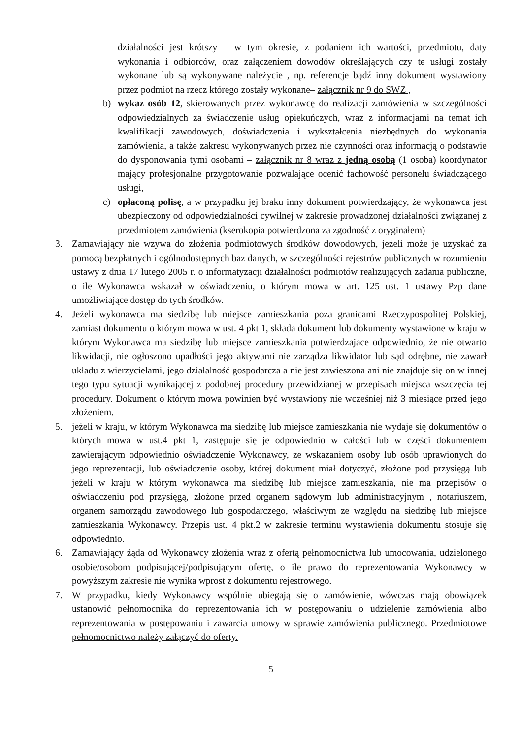działalności jest krótszy – w tym okresie, z podaniem ich wartości, przedmiotu, daty wykonania i odbiorców, oraz załączeniem dowodów określających czy te usługi zostały wykonane lub są wykonywane należycie , np. referencje bądź inny dokument wystawiony przez podmiot na rzecz którego zostały wykonane– załącznik nr 9 do SWZ ,
b) wykaz osób 12, skierowanych przez wykonawcę do realizacji zamówienia w szczególności odpowiedzialnych za świadczenie usług opiekuńczych, wraz z informacjami na temat ich kwalifikacji zawodowych, doświadczenia i wykształcenia niezbędnych do wykonania zamówienia, a także zakresu wykonywanych przez nie czynności oraz informacją o podstawie do dysponowania tymi osobami – załącznik nr 8 wraz z jedną osobą (1 osoba) koordynator mający profesjonalne przygotowanie pozwalające ocenić fachowość personelu świadczącego usługi,
c) opłaconą polisę, a w przypadku jej braku inny dokument potwierdzający, że wykonawca jest ubezpieczony od odpowiedzialności cywilnej w zakresie prowadzonej działalności związanej z przedmiotem zamówienia (kserokopia potwierdzona za zgodność z oryginałem)
3. Zamawiający nie wzywa do złożenia podmiotowych środków dowodowych, jeżeli może je uzyskać za pomocą bezpłatnych i ogólnodostępnych baz danych, w szczególności rejestrów publicznych w rozumieniu ustawy z dnia 17 lutego 2005 r. o informatyzacji działalności podmiotów realizujących zadania publiczne, o ile Wykonawca wskazał w oświadczeniu, o którym mowa w art. 125 ust. 1 ustawy Pzp dane umożliwiające dostęp do tych środków.
4. Jeżeli wykonawca ma siedzibę lub miejsce zamieszkania poza granicami Rzeczypospolitej Polskiej, zamiast dokumentu o którym mowa w ust. 4 pkt 1, składa dokument lub dokumenty wystawione w kraju w którym Wykonawca ma siedzibę lub miejsce zamieszkania potwierdzające odpowiednio, że nie otwarto likwidacji, nie ogłoszono upadłości jego aktywami nie zarządza likwidator lub sąd odrębne, nie zawarł układu z wierzycielami, jego działalność gospodarcza a nie jest zawieszona ani nie znajduje się on w innej tego typu sytuacji wynikającej z podobnej procedury przewidzianej w przepisach miejsca wszczęcia tej procedury. Dokument o którym mowa powinien być wystawiony nie wcześniej niż 3 miesiące przed jego złożeniem.
5. jeżeli w kraju, w którym Wykonawca ma siedzibę lub miejsce zamieszkania nie wydaje się dokumentów o których mowa w ust.4 pkt 1, zastępuje się je odpowiednio w całości lub w części dokumentem zawierającym odpowiednio oświadczenie Wykonawcy, ze wskazaniem osoby lub osób uprawionych do jego reprezentacji, lub oświadczenie osoby, której dokument miał dotyczyć, złożone pod przysięgą lub jeżeli w kraju w którym wykonawca ma siedzibę lub miejsce zamieszkania, nie ma przepisów o oświadczeniu pod przysięgą, złożone przed organem sądowym lub administracyjnym , notariuszem, organem samorządu zawodowego lub gospodarczego, właściwym ze względu na siedzibę lub miejsce zamieszkania Wykonawcy. Przepis ust. 4 pkt.2 w zakresie terminu wystawienia dokumentu stosuje się odpowiednio.
6. Zamawiający żąda od Wykonawcy złożenia wraz z ofertą pełnomocnictwa lub umocowania, udzielonego osobie/osobom podpisującej/podpisującym ofertę, o ile prawo do reprezentowania Wykonawcy w powyższym zakresie nie wynika wprost z dokumentu rejestrowego.
7. W przypadku, kiedy Wykonawcy wspólnie ubiegają się o zamówienie, wówczas mają obowiązek ustanowić pełnomocnika do reprezentowania ich w postępowaniu o udzielenie zamówienia albo reprezentowania w postępowaniu i zawarcia umowy w sprawie zamówienia publicznego. Przedmiotowe pełnomocnictwo należy załączyć do oferty.
5